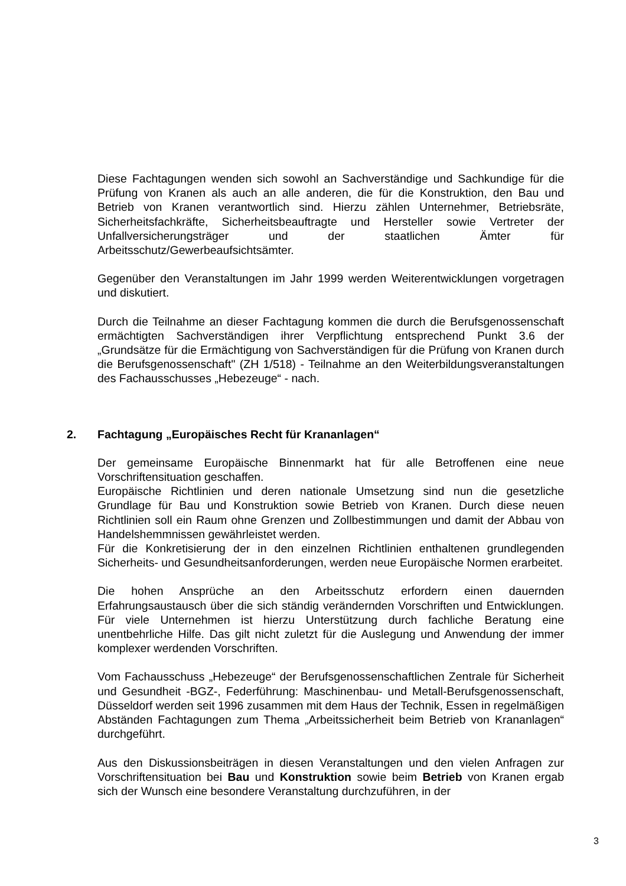Diese Fachtagungen wenden sich sowohl an Sachverständige und Sachkundige für die Prüfung von Kranen als auch an alle anderen, die für die Konstruktion, den Bau und Betrieb von Kranen verantwortlich sind. Hierzu zählen Unternehmer, Betriebsräte, Sicherheitsfachkräfte, Sicherheitsbeauftragte und Hersteller sowie Vertreter der Unfallversicherungsträger und der staatlichen Ämter für Arbeitsschutz/Gewerbeaufsichtsämter.
Gegenüber den Veranstaltungen im Jahr 1999 werden Weiterentwicklungen vorgetragen und diskutiert.
Durch die Teilnahme an dieser Fachtagung kommen die durch die Berufsgenossenschaft ermächtigten Sachverständigen ihrer Verpflichtung entsprechend Punkt 3.6 der „Grundsätze für die Ermächtigung von Sachverständigen für die Prüfung von Kranen durch die Berufsgenossenschaft" (ZH 1/518) - Teilnahme an den Weiterbildungsveranstaltungen des Fachausschusses „Hebezeuge“ - nach.
2. Fachtagung „Europäisches Recht für Krananlagen“
Der gemeinsame Europäische Binnenmarkt hat für alle Betroffenen eine neue Vorschriftensituation geschaffen.
Europäische Richtlinien und deren nationale Umsetzung sind nun die gesetzliche Grundlage für Bau und Konstruktion sowie Betrieb von Kranen. Durch diese neuen Richtlinien soll ein Raum ohne Grenzen und Zollbestimmungen und damit der Abbau von Handelshemmnissen gewährleistet werden.
Für die Konkretisierung der in den einzelnen Richtlinien enthaltenen grundlegenden Sicherheits- und Gesundheitsanforderungen, werden neue Europäische Normen erarbeitet.
Die hohen Ansprüche an den Arbeitsschutz erfordern einen dauernden Erfahrungsaustausch über die sich ständig verändernden Vorschriften und Entwicklungen. Für viele Unternehmen ist hierzu Unterstützung durch fachliche Beratung eine unentbehrliche Hilfe. Das gilt nicht zuletzt für die Auslegung und Anwendung der immer komplexer werdenden Vorschriften.
Vom Fachausschuss „Hebezeuge“ der Berufsgenossenschaftlichen Zentrale für Sicherheit und Gesundheit -BGZ-, Federführung: Maschinenbau- und Metall-Berufsgenossenschaft, Düsseldorf werden seit 1996 zusammen mit dem Haus der Technik, Essen in regelmäßigen Abständen Fachtagungen zum Thema „Arbeitssicherheit beim Betrieb von Krananlagen“ durchgeführt.
Aus den Diskussionsbeiträgen in diesen Veranstaltungen und den vielen Anfragen zur Vorschriftensituation bei Bau und Konstruktion sowie beim Betrieb von Kranen ergab sich der Wunsch eine besondere Veranstaltung durchzuführen, in der
3